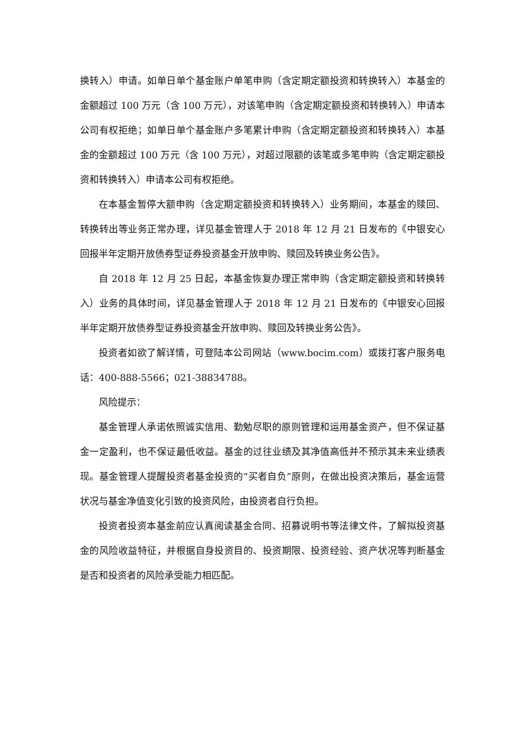换转入）申请。如单日单个基金账户单笔申购（含定期定额投资和转换转入）本基金的金额超过 100 万元（含 100 万元），对该笔申购（含定期定额投资和转换转入）申请本公司有权拒绝；如单日单个基金账户多笔累计申购（含定期定额投资和转换转入）本基金的金额超过 100 万元（含 100 万元），对超过限额的该笔或多笔申购（含定期定额投资和转换转入）申请本公司有权拒绝。
在本基金暂停大额申购（含定期定额投资和转换转入）业务期间，本基金的赎回、转换转出等业务正常办理，详见基金管理人于 2018 年 12 月 21 日发布的《中银安心回报半年定期开放债券型证券投资基金开放申购、赎回及转换业务公告》。
自 2018 年 12 月 25 日起，本基金恢复办理正常申购（含定期定额投资和转换转入）业务的具体时间，详见基金管理人于 2018 年 12 月 21 日发布的《中银安心回报半年定期开放债券型证券投资基金开放申购、赎回及转换业务公告》。
投资者如欲了解详情，可登陆本公司网站（www.bocim.com）或拨打客户服务电话：400-888-5566；021-38834788。
风险提示：
基金管理人承诺依照诚实信用、勤勉尽职的原则管理和运用基金资产，但不保证基金一定盈利，也不保证最低收益。基金的过往业绩及其净值高低并不预示其未来业绩表现。基金管理人提醒投资者基金投资的“买者自负”原则，在做出投资决策后，基金运营状况与基金净值变化引致的投资风险，由投资者自行负担。
投资者投资本基金前应认真阅读基金合同、招募说明书等法律文件，了解拟投资基金的风险收益特征，并根据自身投资目的、投资期限、投资经验、资产状况等判断基金是否和投资者的风险承受能力相匹配。